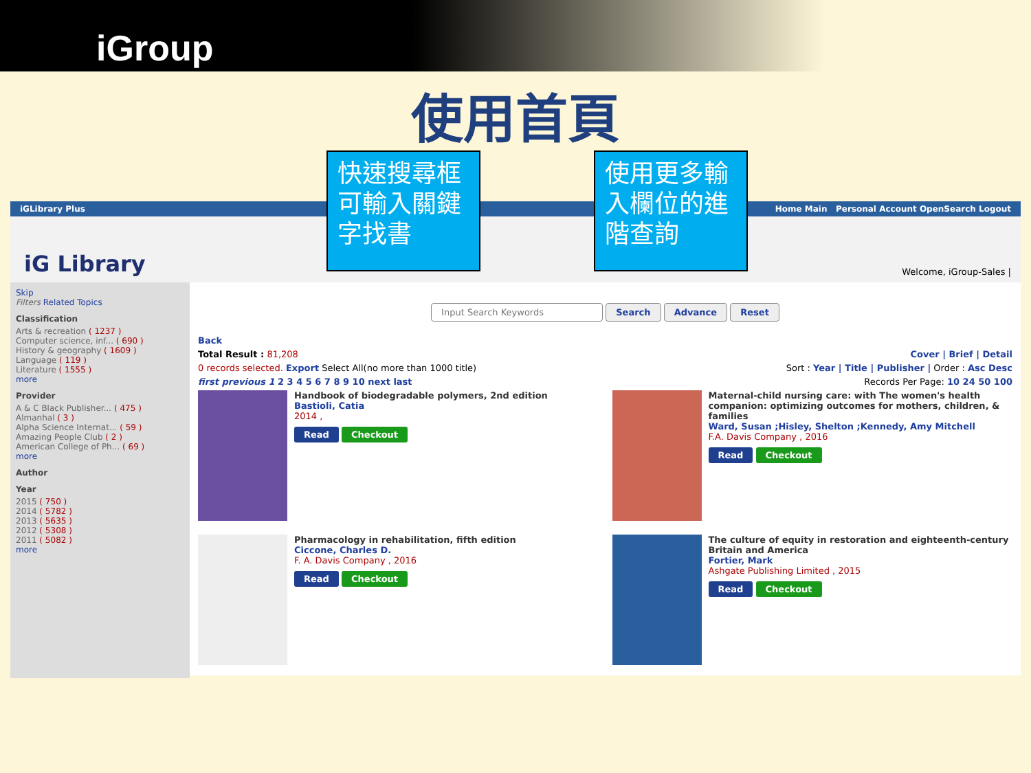iGroup
使用首頁
快速搜尋框可輸入關鍵字找書
使用更多輸入欄位的進階查詢
iGLibrary Plus Home Main Personal Account OpenSearch Logout
iG Library Welcome, iGroup-Sales |
Skip
Filters Related Topics
Classification
Arts & recreation ( 1237 )
Computer science, inf... ( 690 )
History & geography ( 1609 )
Language ( 119 )
Literature ( 1555 )
more
Provider
A & C Black Publisher... ( 475 )
Almanhal ( 3 )
Alpha Science Internat... ( 59 )
Amazing People Club ( 2 )
American College of Ph... ( 69 )
more
Author
Year
2015 ( 750 )
2014 ( 5782 )
2013 ( 5635 )
2012 ( 5308 )
2011 ( 5082 )
more
Input Search Keywords Search Advance Reset
Back
Total Result : 81,208 Cover | Brief | Detail
0 records selected. Export Select All(no more than 1000 title) Sort : Year | Title | Publisher | Order : Asc Desc
first previous 1 2 3 4 5 6 7 8 9 10 next last Records Per Page: 10 24 50 100
Handbook of biodegradable polymers, 2nd edition
Bastioli, Catia
2014 ,
Read Checkout
Maternal-child nursing care: with The women's health companion: optimizing outcomes for mothers, children, & families
Ward, Susan ;Hisley, Shelton ;Kennedy, Amy Mitchell
F.A. Davis Company , 2016
Read Checkout
Pharmacology in rehabilitation, fifth edition
Ciccone, Charles D.
F. A. Davis Company , 2016
Read Checkout
The culture of equity in restoration and eighteenth-century Britain and America
Fortier, Mark
Ashgate Publishing Limited , 2015
Read Checkout